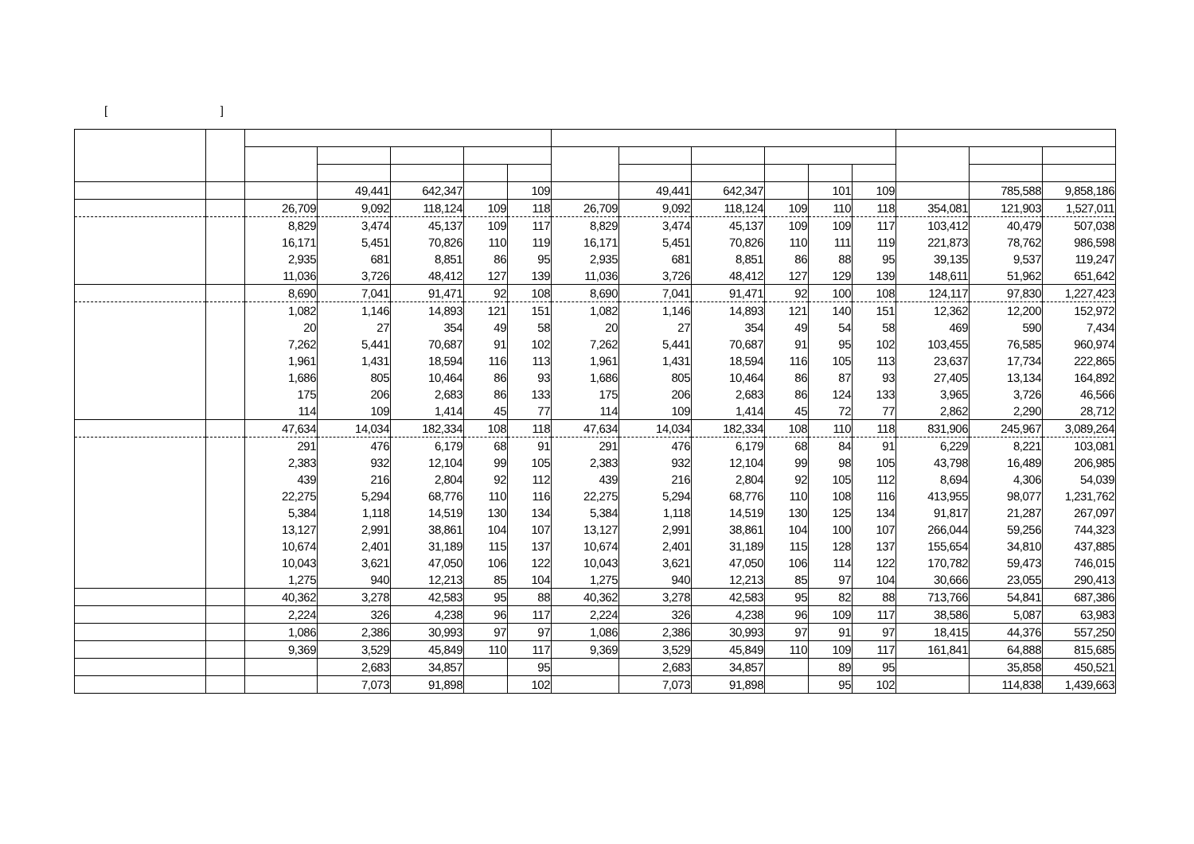[ ]
| | | | 49,441 | 642,347 | | 109 | | 49,441 | 642,347 | | 101 | 109 | | 785,588 | 9,858,186 |
| | | 26,709 | 9,092 | 118,124 | 109 | 118 | 26,709 | 9,092 | 118,124 | 109 | 110 | 118 | 354,081 | 121,903 | 1,527,011 |
| | | 8,829 | 3,474 | 45,137 | 109 | 117 | 8,829 | 3,474 | 45,137 | 109 | 109 | 117 | 103,412 | 40,479 | 507,038 |
| | | 16,171 | 5,451 | 70,826 | 110 | 119 | 16,171 | 5,451 | 70,826 | 110 | 111 | 119 | 221,873 | 78,762 | 986,598 |
| | | 2,935 | 681 | 8,851 | 86 | 95 | 2,935 | 681 | 8,851 | 86 | 88 | 95 | 39,135 | 9,537 | 119,247 |
| | | 11,036 | 3,726 | 48,412 | 127 | 139 | 11,036 | 3,726 | 48,412 | 127 | 129 | 139 | 148,611 | 51,962 | 651,642 |
| | | 8,690 | 7,041 | 91,471 | 92 | 108 | 8,690 | 7,041 | 91,471 | 92 | 100 | 108 | 124,117 | 97,830 | 1,227,423 |
| | | 1,082 | 1,146 | 14,893 | 121 | 151 | 1,082 | 1,146 | 14,893 | 121 | 140 | 151 | 12,362 | 12,200 | 152,972 |
| | | 20 | 27 | 354 | 49 | 58 | 20 | 27 | 354 | 49 | 54 | 58 | 469 | 590 | 7,434 |
| | | 7,262 | 5,441 | 70,687 | 91 | 102 | 7,262 | 5,441 | 70,687 | 91 | 95 | 102 | 103,455 | 76,585 | 960,974 |
| | | 1,961 | 1,431 | 18,594 | 116 | 113 | 1,961 | 1,431 | 18,594 | 116 | 105 | 113 | 23,637 | 17,734 | 222,865 |
| | | 1,686 | 805 | 10,464 | 86 | 93 | 1,686 | 805 | 10,464 | 86 | 87 | 93 | 27,405 | 13,134 | 164,892 |
| | | 175 | 206 | 2,683 | 86 | 133 | 175 | 206 | 2,683 | 86 | 124 | 133 | 3,965 | 3,726 | 46,566 |
| | | 114 | 109 | 1,414 | 45 | 77 | 114 | 109 | 1,414 | 45 | 72 | 77 | 2,862 | 2,290 | 28,712 |
| | | 47,634 | 14,034 | 182,334 | 108 | 118 | 47,634 | 14,034 | 182,334 | 108 | 110 | 118 | 831,906 | 245,967 | 3,089,264 |
| | | 291 | 476 | 6,179 | 68 | 91 | 291 | 476 | 6,179 | 68 | 84 | 91 | 6,229 | 8,221 | 103,081 |
| | | 2,383 | 932 | 12,104 | 99 | 105 | 2,383 | 932 | 12,104 | 99 | 98 | 105 | 43,798 | 16,489 | 206,985 |
| | | 439 | 216 | 2,804 | 92 | 112 | 439 | 216 | 2,804 | 92 | 105 | 112 | 8,694 | 4,306 | 54,039 |
| | | 22,275 | 5,294 | 68,776 | 110 | 116 | 22,275 | 5,294 | 68,776 | 110 | 108 | 116 | 413,955 | 98,077 | 1,231,762 |
| | | 5,384 | 1,118 | 14,519 | 130 | 134 | 5,384 | 1,118 | 14,519 | 130 | 125 | 134 | 91,817 | 21,287 | 267,097 |
| | | 13,127 | 2,991 | 38,861 | 104 | 107 | 13,127 | 2,991 | 38,861 | 104 | 100 | 107 | 266,044 | 59,256 | 744,323 |
| | | 10,674 | 2,401 | 31,189 | 115 | 137 | 10,674 | 2,401 | 31,189 | 115 | 128 | 137 | 155,654 | 34,810 | 437,885 |
| | | 10,043 | 3,621 | 47,050 | 106 | 122 | 10,043 | 3,621 | 47,050 | 106 | 114 | 122 | 170,782 | 59,473 | 746,015 |
| | | 1,275 | 940 | 12,213 | 85 | 104 | 1,275 | 940 | 12,213 | 85 | 97 | 104 | 30,666 | 23,055 | 290,413 |
| | | 40,362 | 3,278 | 42,583 | 95 | 88 | 40,362 | 3,278 | 42,583 | 95 | 82 | 88 | 713,766 | 54,841 | 687,386 |
| | | 2,224 | 326 | 4,238 | 96 | 117 | 2,224 | 326 | 4,238 | 96 | 109 | 117 | 38,586 | 5,087 | 63,983 |
| | | 1,086 | 2,386 | 30,993 | 97 | 97 | 1,086 | 2,386 | 30,993 | 97 | 91 | 97 | 18,415 | 44,376 | 557,250 |
| | | 9,369 | 3,529 | 45,849 | 110 | 117 | 9,369 | 3,529 | 45,849 | 110 | 109 | 117 | 161,841 | 64,888 | 815,685 |
| | | | 2,683 | 34,857 | | 95 | | 2,683 | 34,857 | | 89 | 95 | | 35,858 | 450,521 |
| | | | 7,073 | 91,898 | | 102 | | 7,073 | 91,898 | | 95 | 102 | | 114,838 | 1,439,663 |